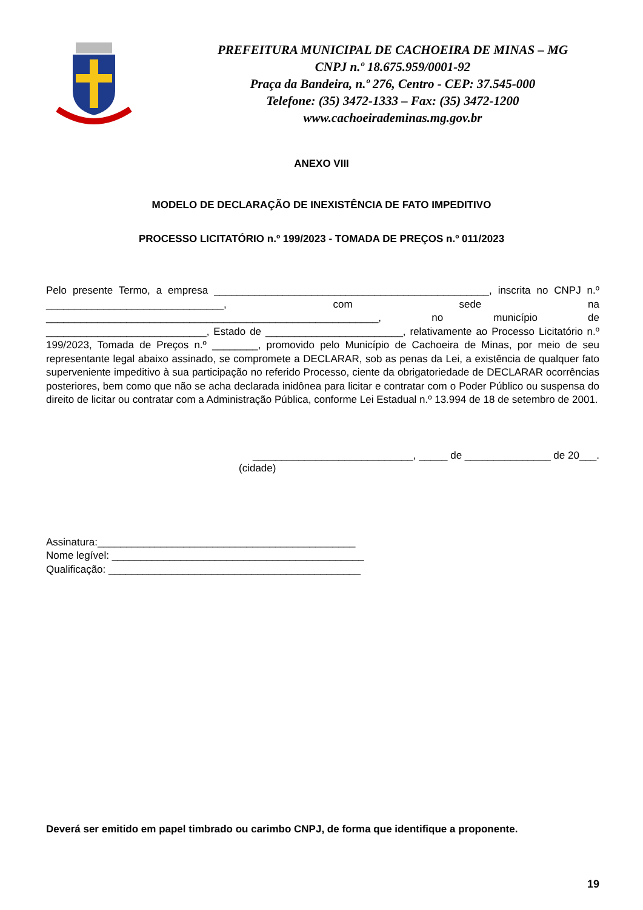PREFEITURA MUNICIPAL DE CACHOEIRA DE MINAS – MG
CNPJ n.º 18.675.959/0001-92
Praça da Bandeira, n.º 276, Centro - CEP: 37.545-000
Telefone: (35) 3472-1333 – Fax: (35) 3472-1200
www.cachoeirademinas.mg.gov.br
ANEXO VIII
MODELO DE DECLARAÇÃO DE INEXISTÊNCIA DE FATO IMPEDITIVO
PROCESSO LICITATÓRIO n.º 199/2023 - TOMADA DE PREÇOS n.º 011/2023
Pelo presente Termo, a empresa ________________________________________________, inscrita no CNPJ n.º _______________________________, com sede na __________________________________________________________, no município de ____________________________, Estado de ________________________, relativamente ao Processo Licitatório n.º 199/2023, Tomada de Preços n.º ________, promovido pelo Município de Cachoeira de Minas, por meio de seu representante legal abaixo assinado, se compromete a DECLARAR, sob as penas da Lei, a existência de qualquer fato superveniente impeditivo à sua participação no referido Processo, ciente da obrigatoriedade de DECLARAR ocorrências posteriores, bem como que não se acha declarada inidônea para licitar e contratar com o Poder Público ou suspensa do direito de licitar ou contratar com a Administração Pública, conforme Lei Estadual n.º 13.994 de 18 de setembro de 2001.
____________________________, _____ de _______________ de 20___.
(cidade)
Assinatura:_____________________________________________
Nome legível: ____________________________________________
Qualificação: ____________________________________________
Deverá ser emitido em papel timbrado ou carimbo CNPJ, de forma que identifique a proponente.
19